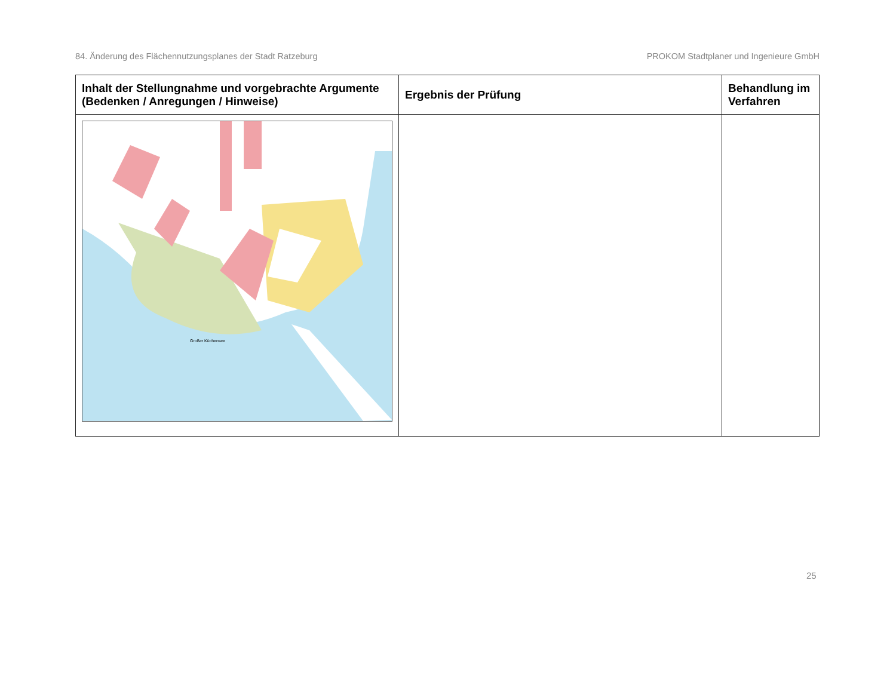84. Änderung des Flächennutzungsplanes der Stadt Ratzeburg PROKOM Stadtplaner und Ingenieure GmbH
| Inhalt der Stellungnahme und vorgebrachte Argumente (Bedenken / Anregungen / Hinweise) | Ergebnis der Prüfung | Behandlung im Verfahren |
| --- | --- | --- |
| Großer Küchensee | | |
25